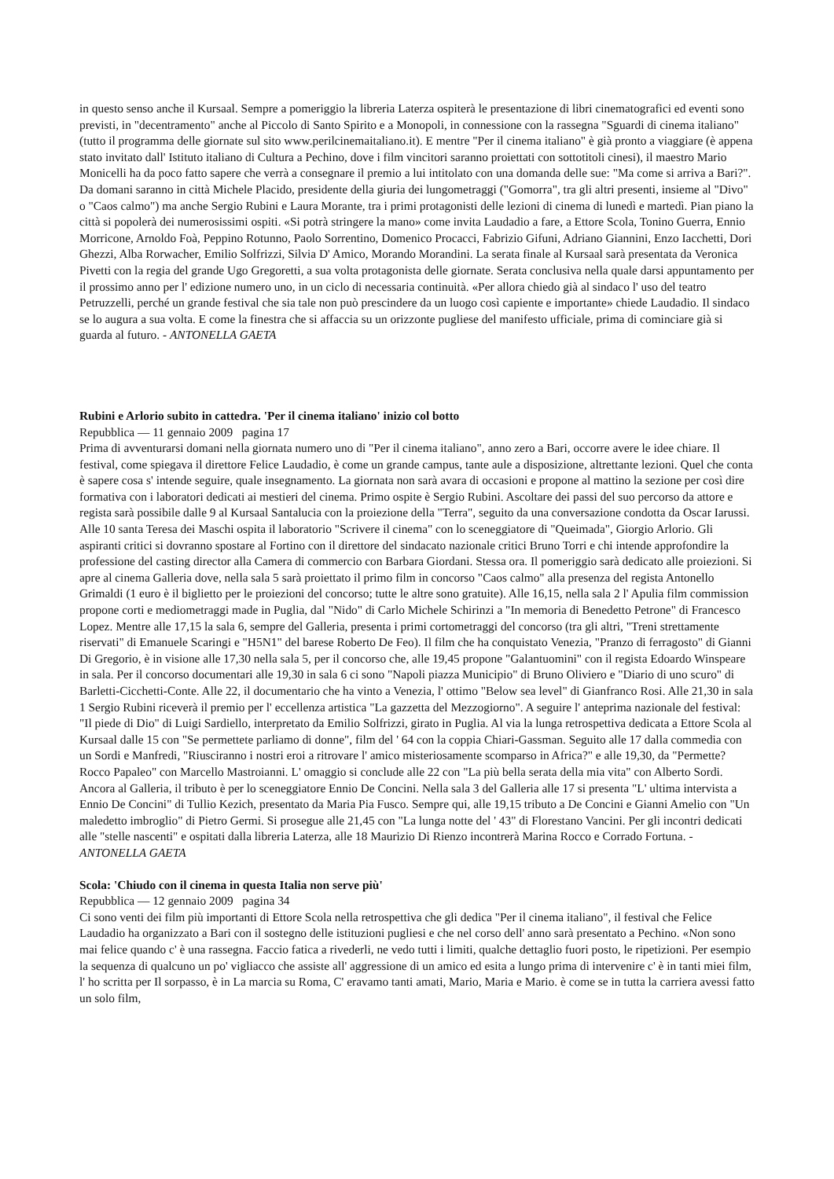in questo senso anche il Kursaal. Sempre a pomeriggio la libreria Laterza ospiterà le presentazione di libri cinematografici ed eventi sono previsti, in "decentramento" anche al Piccolo di Santo Spirito e a Monopoli, in connessione con la rassegna "Sguardi di cinema italiano" (tutto il programma delle giornate sul sito www.perilcinemaitaliano.it). E mentre "Per il cinema italiano" è già pronto a viaggiare (è appena stato invitato dall' Istituto italiano di Cultura a Pechino, dove i film vincitori saranno proiettati con sottotitoli cinesi), il maestro Mario Monicelli ha da poco fatto sapere che verrà a consegnare il premio a lui intitolato con una domanda delle sue: "Ma come si arriva a Bari?". Da domani saranno in città Michele Placido, presidente della giuria dei lungometraggi ("Gomorra", tra gli altri presenti, insieme al "Divo" o "Caos calmo") ma anche Sergio Rubini e Laura Morante, tra i primi protagonisti delle lezioni di cinema di lunedì e martedì. Pian piano la città si popolerà dei numerosissimi ospiti. «Si potrà stringere la mano» come invita Laudadio a fare, a Ettore Scola, Tonino Guerra, Ennio Morricone, Arnoldo Foà, Peppino Rotunno, Paolo Sorrentino, Domenico Procacci, Fabrizio Gifuni, Adriano Giannini, Enzo Iacchetti, Dori Ghezzi, Alba Rorwacher, Emilio Solfrizzi, Silvia D' Amico, Morando Morandini. La serata finale al Kursaal sarà presentata da Veronica Pivetti con la regia del grande Ugo Gregoretti, a sua volta protagonista delle giornate. Serata conclusiva nella quale darsi appuntamento per il prossimo anno per l' edizione numero uno, in un ciclo di necessaria continuità. «Per allora chiedo già al sindaco l' uso del teatro Petruzzelli, perché un grande festival che sia tale non può prescindere da un luogo così capiente e importante» chiede Laudadio. Il sindaco se lo augura a sua volta. E come la finestra che si affaccia su un orizzonte pugliese del manifesto ufficiale, prima di cominciare già si guarda al futuro. - ANTONELLA GAETA
Rubini e Arlorio subito in cattedra. 'Per il cinema italiano' inizio col botto
Repubblica — 11 gennaio 2009 pagina 17
Prima di avventurarsi domani nella giornata numero uno di "Per il cinema italiano", anno zero a Bari, occorre avere le idee chiare. Il festival, come spiegava il direttore Felice Laudadio, è come un grande campus, tante aule a disposizione, altrettante lezioni. Quel che conta è sapere cosa s' intende seguire, quale insegnamento. La giornata non sarà avara di occasioni e propone al mattino la sezione per così dire formativa con i laboratori dedicati ai mestieri del cinema. Primo ospite è Sergio Rubini. Ascoltare dei passi del suo percorso da attore e regista sarà possibile dalle 9 al Kursaal Santalucia con la proiezione della "Terra", seguito da una conversazione condotta da Oscar Iarussi. Alle 10 santa Teresa dei Maschi ospita il laboratorio "Scrivere il cinema" con lo sceneggiatore di "Queimada", Giorgio Arlorio. Gli aspiranti critici si dovranno spostare al Fortino con il direttore del sindacato nazionale critici Bruno Torri e chi intende approfondire la professione del casting director alla Camera di commercio con Barbara Giordani. Stessa ora. Il pomeriggio sarà dedicato alle proiezioni. Si apre al cinema Galleria dove, nella sala 5 sarà proiettato il primo film in concorso "Caos calmo" alla presenza del regista Antonello Grimaldi (1 euro è il biglietto per le proiezioni del concorso; tutte le altre sono gratuite). Alle 16,15, nella sala 2 l' Apulia film commission propone corti e mediometraggi made in Puglia, dal "Nido" di Carlo Michele Schirinzi a "In memoria di Benedetto Petrone" di Francesco Lopez. Mentre alle 17,15 la sala 6, sempre del Galleria, presenta i primi cortometraggi del concorso (tra gli altri, "Treni strettamente riservati" di Emanuele Scaringi e "H5N1" del barese Roberto De Feo). Il film che ha conquistato Venezia, "Pranzo di ferragosto" di Gianni Di Gregorio, è in visione alle 17,30 nella sala 5, per il concorso che, alle 19,45 propone "Galantuomini" con il regista Edoardo Winspeare in sala. Per il concorso documentari alle 19,30 in sala 6 ci sono "Napoli piazza Municipio" di Bruno Oliviero e "Diario di uno scuro" di Barletti-Cicchetti-Conte. Alle 22, il documentario che ha vinto a Venezia, l' ottimo "Below sea level" di Gianfranco Rosi. Alle 21,30 in sala 1 Sergio Rubini riceverà il premio per l' eccellenza artistica "La gazzetta del Mezzogiorno". A seguire l' anteprima nazionale del festival: "Il piede di Dio" di Luigi Sardiello, interpretato da Emilio Solfrizzi, girato in Puglia. Al via la lunga retrospettiva dedicata a Ettore Scola al Kursaal dalle 15 con "Se permettete parliamo di donne", film del ' 64 con la coppia Chiari-Gassman. Seguito alle 17 dalla commedia con un Sordi e Manfredi, "Riusciranno i nostri eroi a ritrovare l' amico misteriosamente scomparso in Africa?" e alle 19,30, da "Permette? Rocco Papaleo" con Marcello Mastroianni. L' omaggio si conclude alle 22 con "La più bella serata della mia vita" con Alberto Sordi. Ancora al Galleria, il tributo è per lo sceneggiatore Ennio De Concini. Nella sala 3 del Galleria alle 17 si presenta "L' ultima intervista a Ennio De Concini" di Tullio Kezich, presentato da Maria Pia Fusco. Sempre qui, alle 19,15 tributo a De Concini e Gianni Amelio con "Un maledetto imbroglio" di Pietro Germi. Si prosegue alle 21,45 con "La lunga notte del ' 43" di Florestano Vancini. Per gli incontri dedicati alle "stelle nascenti" e ospitati dalla libreria Laterza, alle 18 Maurizio Di Rienzo incontrerà Marina Rocco e Corrado Fortuna. - ANTONELLA GAETA
Scola: 'Chiudo con il cinema in questa Italia non serve più'
Repubblica — 12 gennaio 2009 pagina 34
Ci sono venti dei film più importanti di Ettore Scola nella retrospettiva che gli dedica "Per il cinema italiano", il festival che Felice Laudadio ha organizzato a Bari con il sostegno delle istituzioni pugliesi e che nel corso dell' anno sarà presentato a Pechino. «Non sono mai felice quando c' è una rassegna. Faccio fatica a rivederli, ne vedo tutti i limiti, qualche dettaglio fuori posto, le ripetizioni. Per esempio la sequenza di qualcuno un po' vigliacco che assiste all' aggressione di un amico ed esita a lungo prima di intervenire c' è in tanti miei film, l' ho scritta per Il sorpasso, è in La marcia su Roma, C' eravamo tanti amati, Mario, Maria e Mario. è come se in tutta la carriera avessi fatto un solo film,